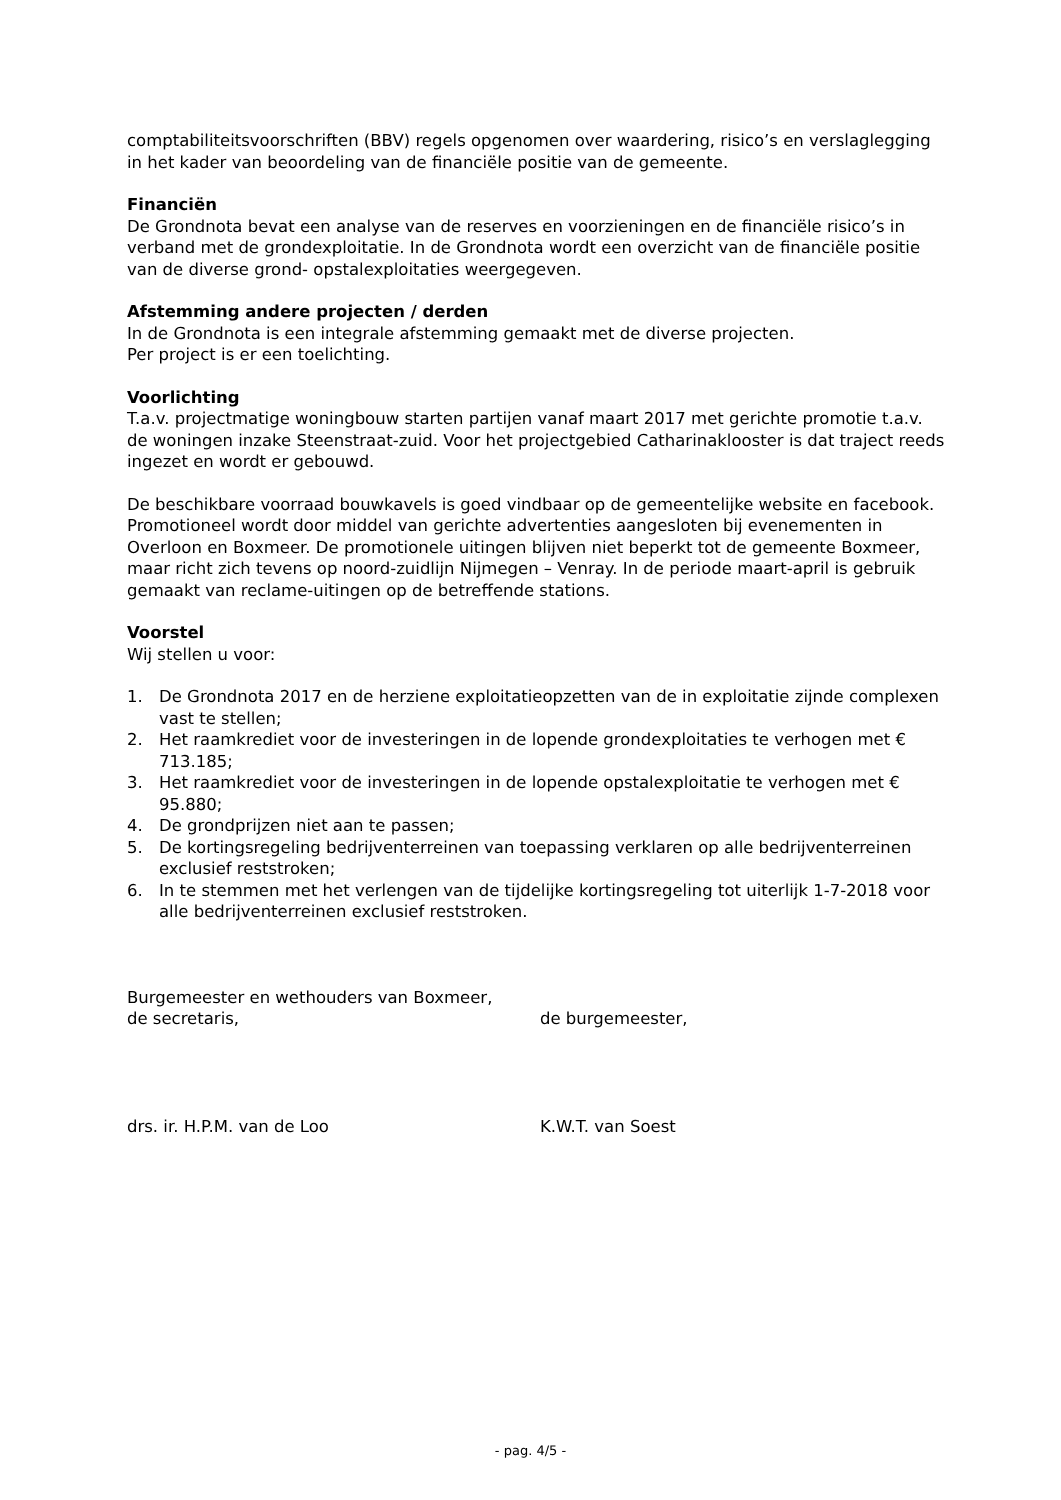comptabiliteitsvoorschriften (BBV) regels opgenomen over waardering, risico’s en verslaglegging in het kader van beoordeling van de financiële positie van de gemeente.
Financiën
De Grondnota bevat een analyse van de reserves en voorzieningen en de financiële risico’s in verband met de grondexploitatie. In de Grondnota wordt een overzicht van de financiële positie van de diverse grond- opstalexploitaties weergegeven.
Afstemming andere projecten / derden
In de Grondnota is een integrale afstemming gemaakt met de diverse projecten.
Per project is er een toelichting.
Voorlichting
T.a.v. projectmatige woningbouw starten partijen vanaf maart 2017 met gerichte promotie t.a.v. de woningen inzake Steenstraat-zuid. Voor het projectgebied Catharinaklooster is dat traject reeds ingezet en wordt er gebouwd.
De beschikbare voorraad bouwkavels is goed vindbaar op de gemeentelijke website en facebook.
Promotioneel wordt door middel van gerichte advertenties aangesloten bij evenementen in Overloon en Boxmeer. De promotionele uitingen blijven niet beperkt tot de gemeente Boxmeer, maar richt zich tevens op noord-zuidlijn Nijmegen – Venray. In de periode maart-april is gebruik gemaakt van reclame-uitingen op de betreffende stations.
Voorstel
Wij stellen u voor:
1. De Grondnota 2017 en de herziene exploitatieopzetten van de in exploitatie zijnde complexen vast te stellen;
2. Het raamkrediet voor de investeringen in de lopende grondexploitaties te verhogen met € 713.185;
3. Het raamkrediet voor de investeringen in de lopende opstalexploitatie te verhogen met € 95.880;
4. De grondprijzen niet aan te passen;
5. De kortingsregeling bedrijventerreinen van toepassing verklaren op alle bedrijventerreinen exclusief reststroken;
6. In te stemmen met het verlengen van de tijdelijke kortingsregeling tot uiterlijk 1-7-2018 voor alle bedrijventerreinen exclusief reststroken.
Burgemeester en wethouders van Boxmeer,
de secretaris, de burgemeester,
drs. ir. H.P.M. van de Loo K.W.T. van Soest
- pag. 4/5 -